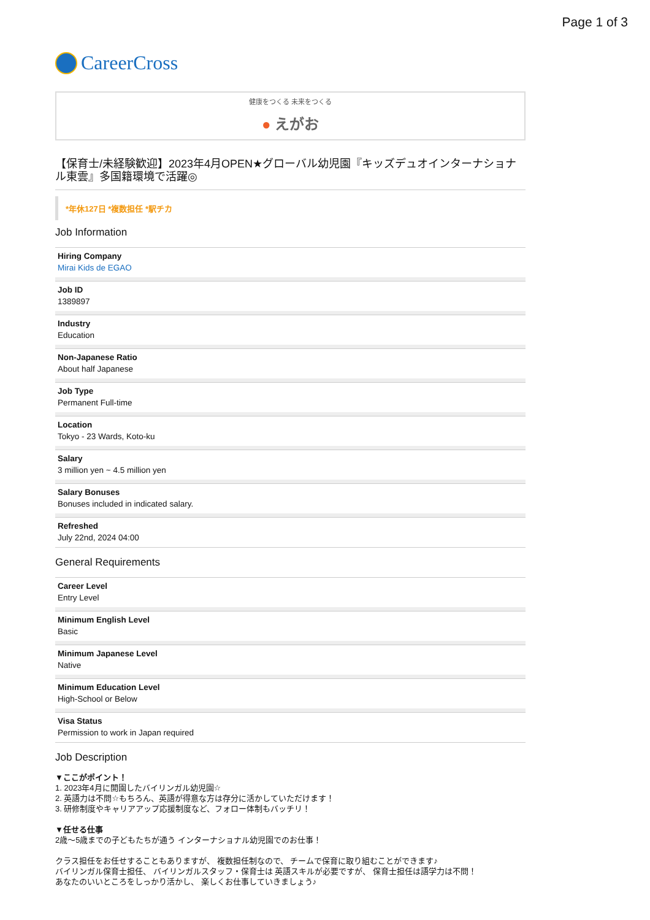Page 1 of 3
CareerCross
健康をつくる 未来をつくる
● えがお
【保育士/未経験歓迎】2023年4月OPEN★グローバル幼児園『キッズデュオインターナショナル東雲』多国籍環境で活躍◎
*年休127日 *複数担任 *駅チカ
Job Information
Hiring Company
Mirai Kids de EGAO
Job ID
1389897
Industry
Education
Non-Japanese Ratio
About half Japanese
Job Type
Permanent Full-time
Location
Tokyo - 23 Wards, Koto-ku
Salary
3 million yen ~ 4.5 million yen
Salary Bonuses
Bonuses included in indicated salary.
Refreshed
July 22nd, 2024 04:00
General Requirements
Career Level
Entry Level
Minimum English Level
Basic
Minimum Japanese Level
Native
Minimum Education Level
High-School or Below
Visa Status
Permission to work in Japan required
Job Description
▼ここがポイント！
1. 2023年4月に開園したバイリンガル幼児園☆
2. 英語力は不問☆もちろん、英語が得意な方は存分に活かしていただけます！
3. 研修制度やキャリアアップ応援制度など、フォロー体制もバッチリ！
▼任せる仕事
2歳〜5歳までの子どもたちが通う インターナショナル幼児園でのお仕事！
クラス担任をお任せすることもありますが、 複数担任制なので、 チームで保育に取り組むことができます♪
バイリンガル保育士担任、 バイリンガルスタッフ・保育士は 英語スキルが必要ですが、 保育士担任は語学力は不問！
あなたのいいところをしっかり活かし、 楽しくお仕事していきましょう♪